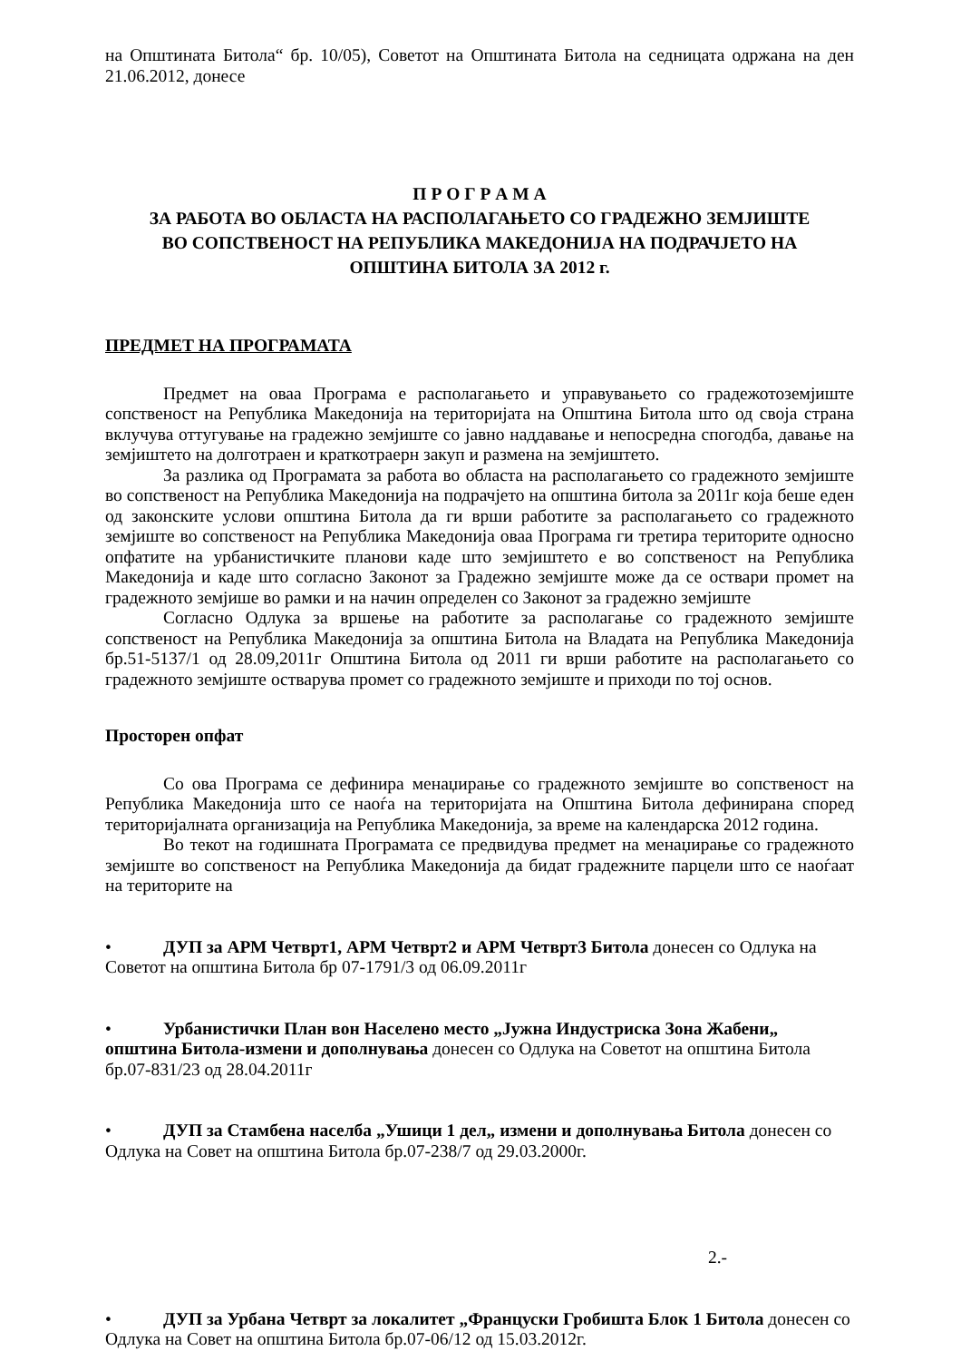на Општината Битола“ бр. 10/05), Советот на Општината Битола на седницата одржана на ден 21.06.2012, донесе
П Р О Г Р А М А
ЗА РАБОТА ВО ОБЛАСТА НА РАСПОЛАГАЊЕТО СО ГРАДЕЖНО ЗЕМЈИШТЕ
ВО СОПСТВЕНОСТ НА РЕПУБЛИКА МАКЕДОНИЈА НА ПОДРАЧЈЕТО НА
ОПШТИНА БИТОЛА ЗА 2012 г.
ПРЕДМЕТ НА ПРОГРАМАТА
Предмет на оваа Програма е располагањето и управувањето со градежотоземјиште сопственост на Република Македонија на територијата на Општина Битола што од своја страна вклучува оттугување на градежно земјиште со јавно наддавање и непосредна спогодба, давање на земјиштето на долготраен и краткотраерн закуп и размена на земјиштето.
За разлика од Програмата за работа во областа на располагањето со градежното земјиште во сопственост на Република Македонија на подрачјето на општина битола за 2011г која беше еден од законските услови општина Битола да ги врши работите за располагањето со градежното земјиште во сопственост на Република Македонија оваа Програма ги третира територите односно опфатите на урбанистичките планови каде што земјиштето е во сопственост на Република Македонија и каде што согласно Законот за Градежно земјиште може да се оствари промет на градежното земјише во рамки и на начин определен со Законот за градежно земјиште
Согласно Одлука за вршење на работите за располагање со градежното земјиште сопственост на Република Македонија за општина Битола на Владата на Република Македонија бр.51-5137/1 од 28.09,2011г Општина Битола од 2011 ги врши работите на располагањето со градежното земјиште остварува промет со градежното земјиште и приходи по тој основ.
Просторен опфат
Со ова Програма се дефинира менаџирање со градежното земјиште во сопственост на Република Македонија што се наоѓа на територијата на Општина Битола дефинирана според територијалната организација на Република Македонија, за време на календарска 2012 година.
Во текот на годишната Програмата се предвидува предмет на менаџирање со градежното земјиште во сопственост на Република Македонија да бидат градежните парцели што се наоѓаат на територите на
• ДУП за АРМ Четврт1, АРМ Четврт2 и АРМ Четврт3 Битола донесен со Одлука на Советот на општина Битола бр 07-1791/3 од 06.09.2011г
• Урбанистички План вон Населено место „Јужна Индустриска Зона Жабени„ општина Битола-измени и дополнувања донесен со Одлука на Советот на општина Битола бр.07-831/23 од 28.04.2011г
• ДУП за Стамбена населба „Ушици 1 дел„ измени и дополнувања Битола донесен со Одлука на Совет на општина Битола бр.07-238/7 од 29.03.2000г.
2.-
• ДУП за Урбана Четврт за локалитет „Француски Гробишта Блок 1 Битола донесен со Одлука на Совет на општина Битола бр.07-06/12 од 15.03.2012г.